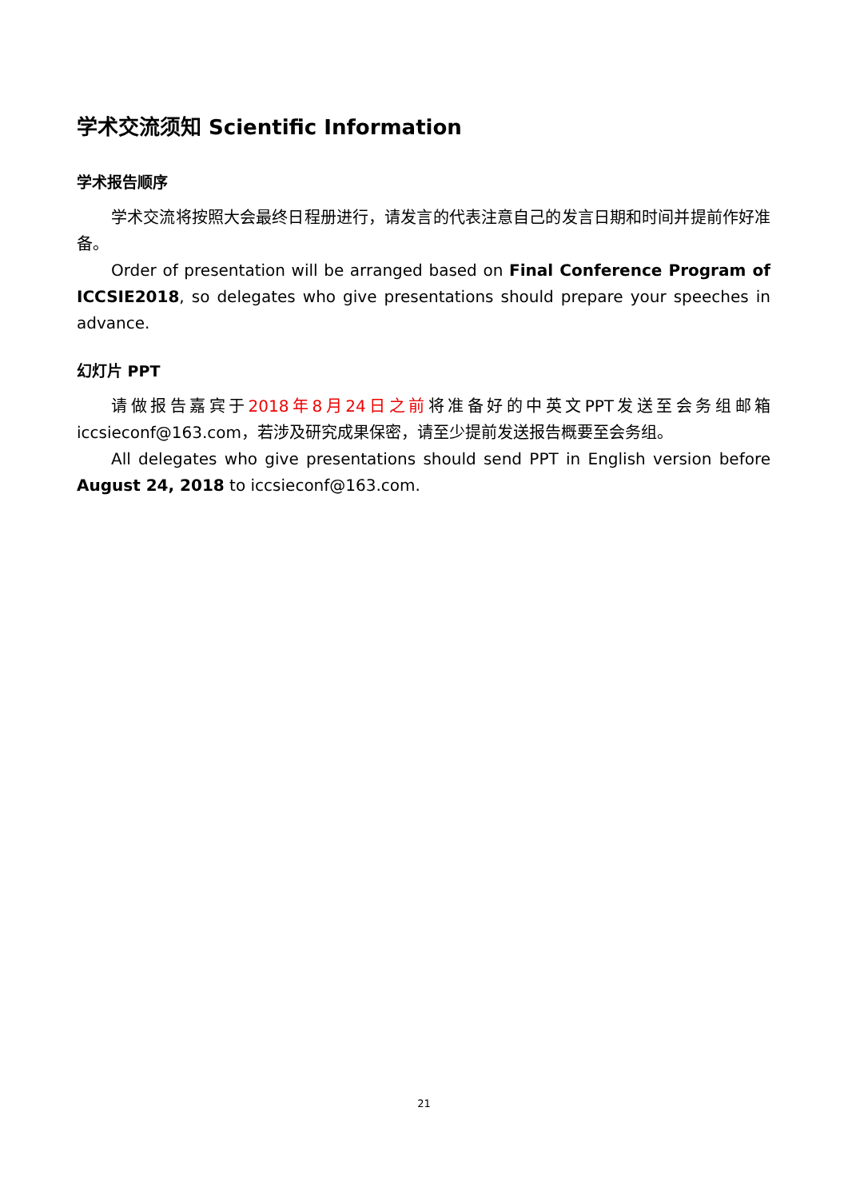学术交流须知 Scientific Information
学术报告顺序
学术交流将按照大会最终日程册进行，请发言的代表注意自己的发言日期和时间并提前作好准备。
Order of presentation will be arranged based on Final Conference Program of ICCSIE2018, so delegates who give presentations should prepare your speeches in advance.
幻灯片 PPT
请做报告嘉宾于2018年8月24日之前将准备好的中英文PPT发送至会务组邮箱iccsieconf@163.com，若涉及研究成果保密，请至少提前发送报告概要至会务组。
All delegates who give presentations should send PPT in English version before August 24, 2018 to iccsieconf@163.com.
21